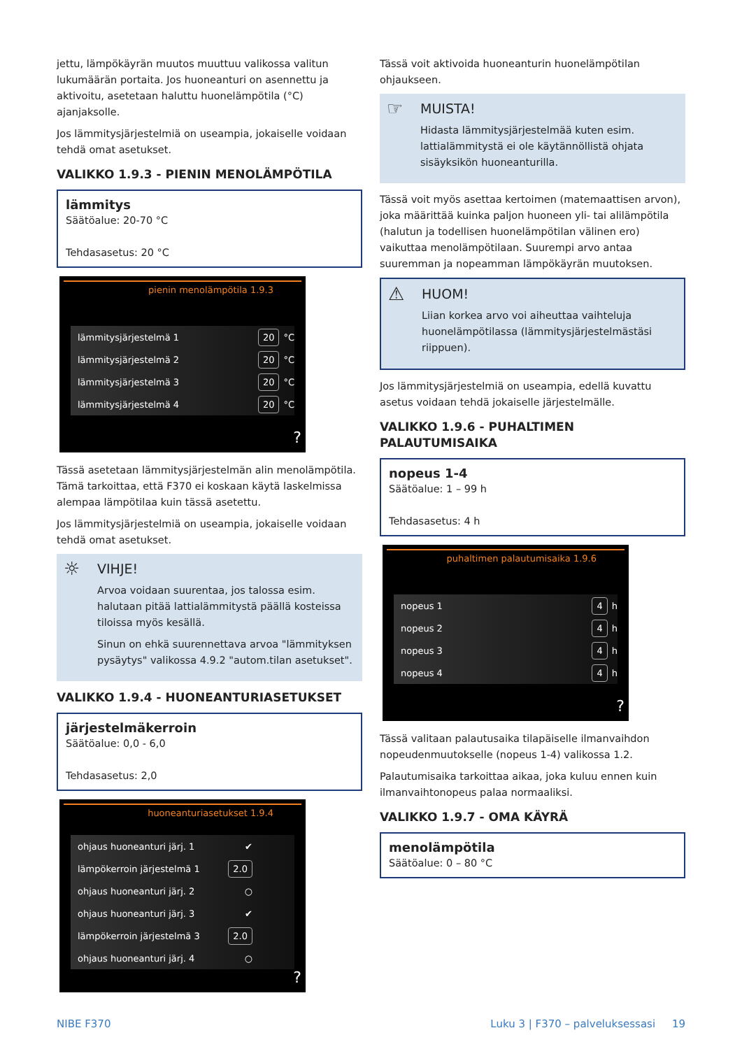jettu, lämpökäyrän muutos muuttuu valikossa valitun lukumäärän portaita. Jos huoneanturi on asennettu ja aktivoitu, asetetaan haluttu huonelämpötila (°C) ajanjaksolle.
Jos lämmitysjärjestelmiä on useampia, jokaiselle voidaan tehdä omat asetukset.
VALIKKO 1.9.3 - PIENIN MENOLÄMPÖTILA
lämmitys
Säätöalue: 20-70 °C
Tehdasasetus: 20 °C
pienin menolämpötila 1.9.3
lämmitysjärjestelmä 1 20 °C
lämmitysjärjestelmä 2 20 °C
lämmitysjärjestelmä 3 20 °C
lämmitysjärjestelmä 4 20 °C
?
Tässä asetetaan lämmitysjärjestelmän alin menolämpötila. Tämä tarkoittaa, että F370 ei koskaan käytä laskelmissa alempaa lämpötilaa kuin tässä asetettu.
Jos lämmitysjärjestelmiä on useampia, jokaiselle voidaan tehdä omat asetukset.
☼
VIHJE!
Arvoa voidaan suurentaa, jos talossa esim. halutaan pitää lattialämmitystä päällä kosteissa tiloissa myös kesällä.
Sinun on ehkä suurennettava arvoa "lämmityksen pysäytys" valikossa 4.9.2 "autom.tilan asetukset".
VALIKKO 1.9.4 - HUONEANTURIASETUKSET
järjestelmäkerroin
Säätöalue: 0,0 - 6,0
Tehdasasetus: 2,0
huoneanturiasetukset 1.9.4
ohjaus huoneanturi järj. 1 ✔
lämpökerroin järjestelmä 1 2.0
ohjaus huoneanturi järj. 2 ○
ohjaus huoneanturi järj. 3 ✔
lämpökerroin järjestelmä 3 2.0
ohjaus huoneanturi järj. 4 ○
?
Tässä voit aktivoida huoneanturin huonelämpötilan ohjaukseen.
☞
MUISTA!
Hidasta lämmitysjärjestelmää kuten esim. lattialämmitystä ei ole käytännöllistä ohjata sisäyksikön huoneanturilla.
Tässä voit myös asettaa kertoimen (matemaattisen arvon), joka määrittää kuinka paljon huoneen yli- tai alilämpötila (halutun ja todellisen huonelämpötilan välinen ero) vaikuttaa menolämpötilaan. Suurempi arvo antaa suuremman ja nopeamman lämpökäyrän muutoksen.
⚠
HUOM!
Liian korkea arvo voi aiheuttaa vaihteluja huonelämpötilassa (lämmitysjärjestelmästäsi riippuen).
Jos lämmitysjärjestelmiä on useampia, edellä kuvattu asetus voidaan tehdä jokaiselle järjestelmälle.
VALIKKO 1.9.6 - PUHALTIMEN PALAUTUMISAIKA
nopeus 1-4
Säätöalue: 1 – 99 h
Tehdasasetus: 4 h
puhaltimen palautumisaika 1.9.6
nopeus 1 4 h
nopeus 2 4 h
nopeus 3 4 h
nopeus 4 4 h
?
Tässä valitaan palautusaika tilapäiselle ilmanvaihdon nopeudenmuutokselle (nopeus 1-4) valikossa 1.2.
Palautumisaika tarkoittaa aikaa, joka kuluu ennen kuin ilmanvaihtonopeus palaa normaaliksi.
VALIKKO 1.9.7 - OMA KÄYRÄ
menolämpötila
Säätöalue: 0 – 80 °C
NIBE F370 Luku 3 | F370 – palveluksessasi 19